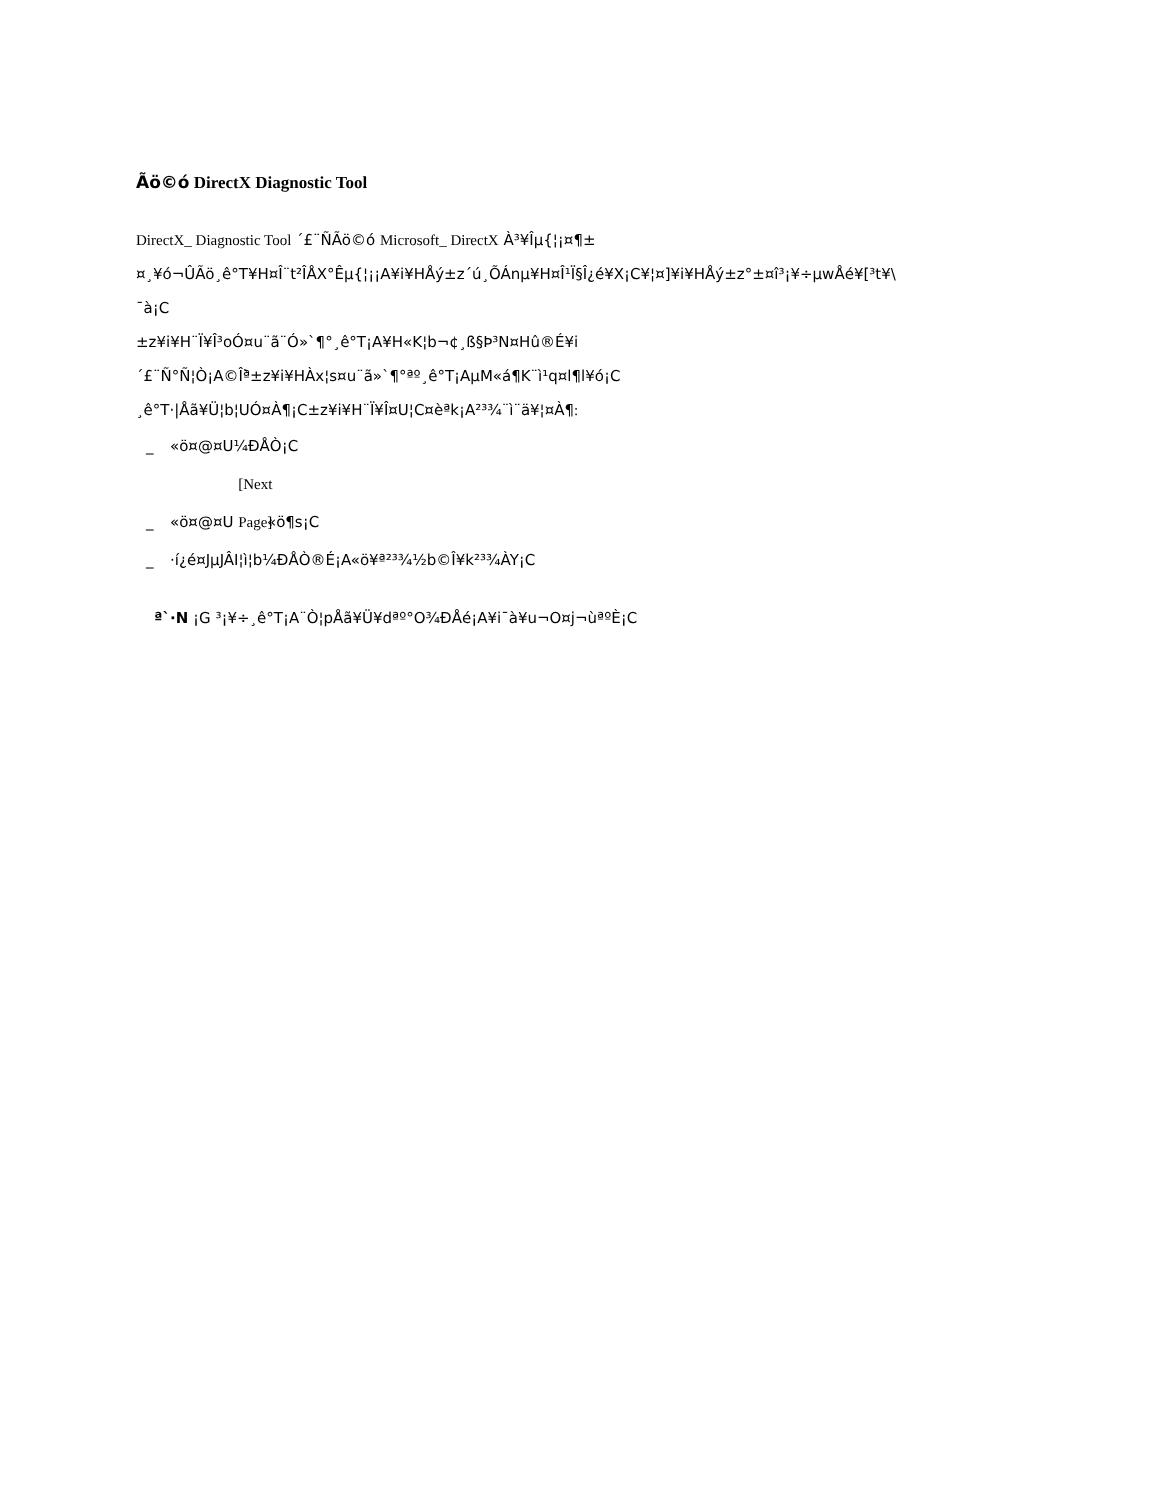Ãö©ó DirectX Diagnostic Tool
DirectX_ Diagnostic Tool ´£¨ÑÃö©ó Microsoft_ DirectX À³¥Îµ{¦¡¤¶±
¤¸¥ó¬ÛÃö¸ê°T¥H¤Î¨t²ÎÅX°Êµ{¦¡¡A¥i¥HÅý±z´ú¸ÕÁnµ¥H¤Î¹Ï§Î¿é¥X¡C¥¦¤]¥i¥HÅý±z°±¤î³¡¥÷µwÅé¥[³t¥\
¯à¡C
±z¥i¥H¨Ï¥Î³oÓ¤u¨ã¨Ó»`¶°¸ê°T¡A¥H«K¦b¬¢¸ß§Þ³N¤Hû®É¥i
´£¨Ñ°Ñ¦Ò¡A©Îª̀±z¥i¥HÀx¦s¤u¨ã»`¶°ªº¸ê°T¡AµM«á¶K¨ì¹q¤l¶l¥ó¡C
¸ê°T·|Åã¥Ü¦b¦UÓ¤À¶¡C±z¥i¥H¨Ï¥Î¤U¦C¤èªk¡A²³¾¨ì¨ä¥¦¤À¶:
_ «ö¤@¤U¼ÐÅÒ¡C
_ «ö¤@¤U [Next Page] «ö¶s¡C
_ ·í¿é¤JµJÂI¦ì¦b¼ÐÅÒ®É¡A«ö¥ª²³¾½b©Î¥k²³¾ÀY¡C
ª`·N ¡G ³¡¥÷¸ê°T¡A¨Ò¦pÅã¥Ü¥dªº°O¾ÐÅé¡A¥i¯à¥u¬O¤j¬ùªºÈ¡C